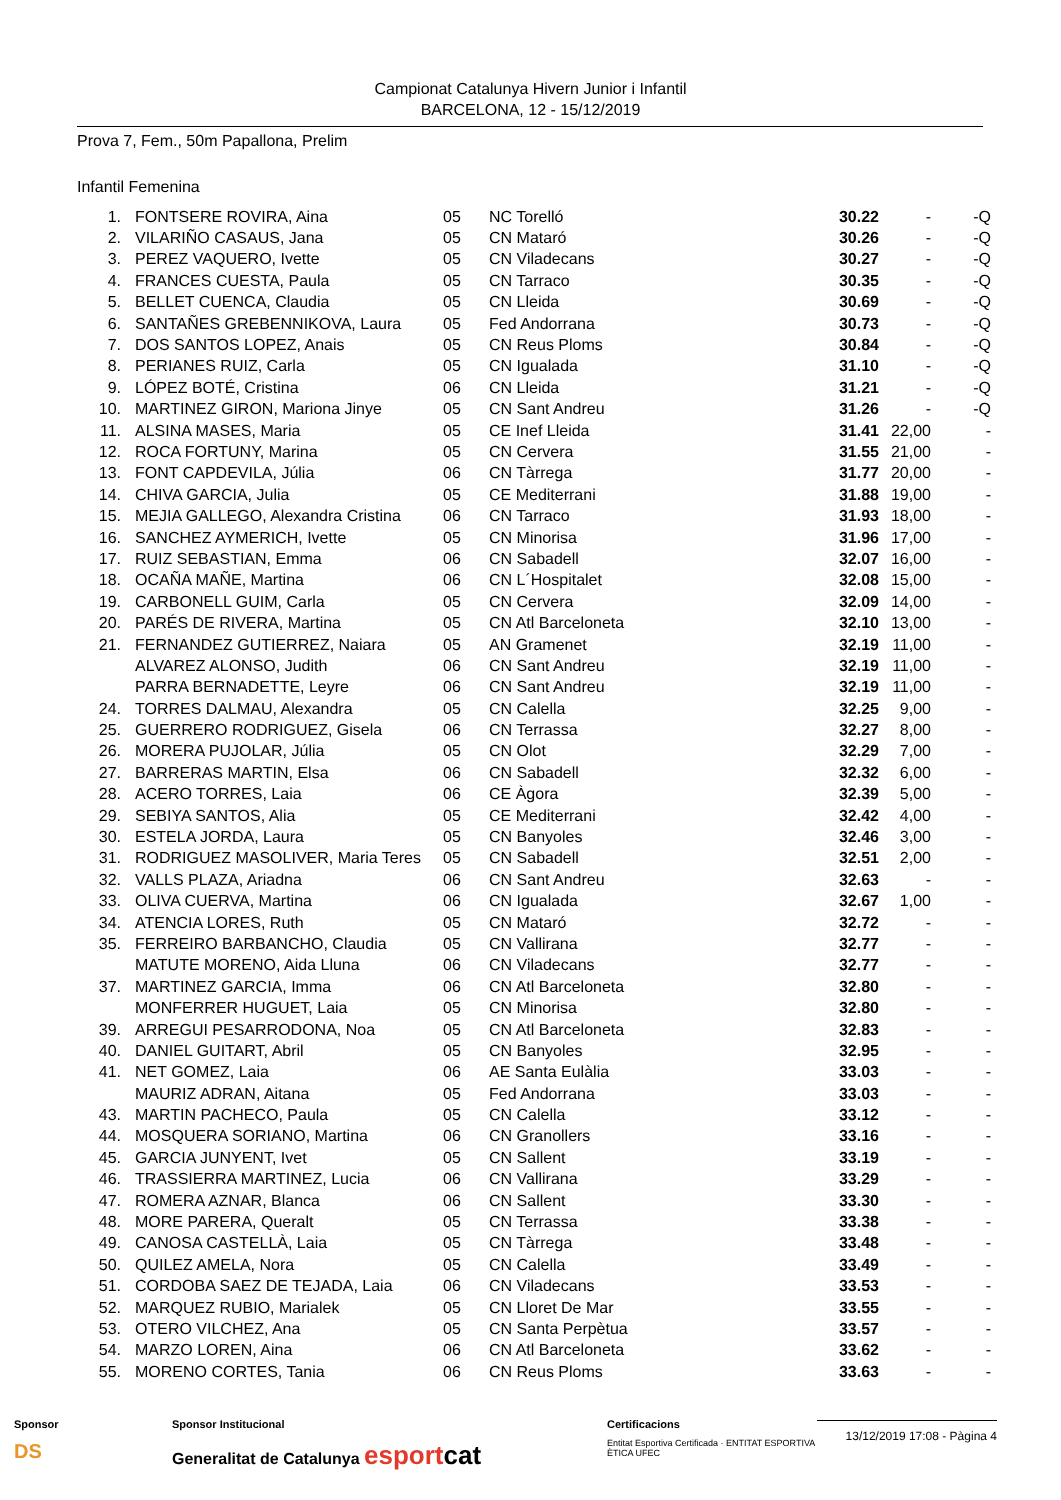Campionat Catalunya Hivern Junior i Infantil
BARCELONA, 12 - 15/12/2019
Prova 7, Fem., 50m Papallona, Prelim
Infantil Femenina
| 1. | FONTSERE ROVIRA, Aina | 05 | NC Torelló | 30.22 | - | -Q |
| 2. | VILARIÑO CASAUS, Jana | 05 | CN Mataró | 30.26 | - | -Q |
| 3. | PEREZ VAQUERO, Ivette | 05 | CN Viladecans | 30.27 | - | -Q |
| 4. | FRANCES CUESTA, Paula | 05 | CN Tarraco | 30.35 | - | -Q |
| 5. | BELLET CUENCA, Claudia | 05 | CN Lleida | 30.69 | - | -Q |
| 6. | SANTAÑES GREBENNIKOVA, Laura | 05 | Fed Andorrana | 30.73 | - | -Q |
| 7. | DOS SANTOS LOPEZ, Anais | 05 | CN Reus Ploms | 30.84 | - | -Q |
| 8. | PERIANES RUIZ, Carla | 05 | CN Igualada | 31.10 | - | -Q |
| 9. | LÓPEZ BOTÉ, Cristina | 06 | CN Lleida | 31.21 | - | -Q |
| 10. | MARTINEZ GIRON, Mariona Jinye | 05 | CN Sant Andreu | 31.26 | - | -Q |
| 11. | ALSINA MASES, Maria | 05 | CE Inef Lleida | 31.41 | 22,00 | - |
| 12. | ROCA FORTUNY, Marina | 05 | CN Cervera | 31.55 | 21,00 | - |
| 13. | FONT CAPDEVILA, Júlia | 06 | CN Tàrrega | 31.77 | 20,00 | - |
| 14. | CHIVA GARCIA, Julia | 05 | CE Mediterrani | 31.88 | 19,00 | - |
| 15. | MEJIA GALLEGO, Alexandra Cristina | 06 | CN Tarraco | 31.93 | 18,00 | - |
| 16. | SANCHEZ AYMERICH, Ivette | 05 | CN Minorisa | 31.96 | 17,00 | - |
| 17. | RUIZ SEBASTIAN, Emma | 06 | CN Sabadell | 32.07 | 16,00 | - |
| 18. | OCAÑA MAÑE, Martina | 06 | CN L´Hospitalet | 32.08 | 15,00 | - |
| 19. | CARBONELL GUIM, Carla | 05 | CN Cervera | 32.09 | 14,00 | - |
| 20. | PARÉS DE RIVERA, Martina | 05 | CN Atl Barceloneta | 32.10 | 13,00 | - |
| 21. | FERNANDEZ GUTIERREZ, Naiara | 05 | AN Gramenet | 32.19 | 11,00 | - |
| | ALVAREZ ALONSO, Judith | 06 | CN Sant Andreu | 32.19 | 11,00 | - |
| | PARRA BERNADETTE, Leyre | 06 | CN Sant Andreu | 32.19 | 11,00 | - |
| 24. | TORRES DALMAU, Alexandra | 05 | CN Calella | 32.25 | 9,00 | - |
| 25. | GUERRERO RODRIGUEZ, Gisela | 06 | CN Terrassa | 32.27 | 8,00 | - |
| 26. | MORERA PUJOLAR, Júlia | 05 | CN Olot | 32.29 | 7,00 | - |
| 27. | BARRERAS MARTIN, Elsa | 06 | CN Sabadell | 32.32 | 6,00 | - |
| 28. | ACERO TORRES, Laia | 06 | CE Àgora | 32.39 | 5,00 | - |
| 29. | SEBIYA SANTOS, Alia | 05 | CE Mediterrani | 32.42 | 4,00 | - |
| 30. | ESTELA JORDA, Laura | 05 | CN Banyoles | 32.46 | 3,00 | - |
| 31. | RODRIGUEZ MASOLIVER, Maria Teres | 05 | CN Sabadell | 32.51 | 2,00 | - |
| 32. | VALLS PLAZA, Ariadna | 06 | CN Sant Andreu | 32.63 | - | - |
| 33. | OLIVA CUERVA, Martina | 06 | CN Igualada | 32.67 | 1,00 | - |
| 34. | ATENCIA LORES, Ruth | 05 | CN Mataró | 32.72 | - | - |
| 35. | FERREIRO BARBANCHO, Claudia | 05 | CN Vallirana | 32.77 | - | - |
| | MATUTE MORENO, Aida Lluna | 06 | CN Viladecans | 32.77 | - | - |
| 37. | MARTINEZ GARCIA, Imma | 06 | CN Atl Barceloneta | 32.80 | - | - |
| | MONFERRER HUGUET, Laia | 05 | CN Minorisa | 32.80 | - | - |
| 39. | ARREGUI PESARRODONA, Noa | 05 | CN Atl Barceloneta | 32.83 | - | - |
| 40. | DANIEL GUITART, Abril | 05 | CN Banyoles | 32.95 | - | - |
| 41. | NET GOMEZ, Laia | 06 | AE Santa Eulàlia | 33.03 | - | - |
| | MAURIZ ADRAN, Aitana | 05 | Fed Andorrana | 33.03 | - | - |
| 43. | MARTIN PACHECO, Paula | 05 | CN Calella | 33.12 | - | - |
| 44. | MOSQUERA SORIANO, Martina | 06 | CN Granollers | 33.16 | - | - |
| 45. | GARCIA JUNYENT, Ivet | 05 | CN Sallent | 33.19 | - | - |
| 46. | TRASSIERRA MARTINEZ, Lucia | 06 | CN Vallirana | 33.29 | - | - |
| 47. | ROMERA AZNAR, Blanca | 06 | CN Sallent | 33.30 | - | - |
| 48. | MORE PARERA, Queralt | 05 | CN Terrassa | 33.38 | - | - |
| 49. | CANOSA CASTELLÀ, Laia | 05 | CN Tàrrega | 33.48 | - | - |
| 50. | QUILEZ AMELA, Nora | 05 | CN Calella | 33.49 | - | - |
| 51. | CORDOBA SAEZ DE TEJADA, Laia | 06 | CN Viladecans | 33.53 | - | - |
| 52. | MARQUEZ RUBIO, Marialek | 05 | CN Lloret De Mar | 33.55 | - | - |
| 53. | OTERO VILCHEZ, Ana | 05 | CN Santa Perpètua | 33.57 | - | - |
| 54. | MARZO LOREN, Aina | 06 | CN Atl Barceloneta | 33.62 | - | - |
| 55. | MORENO CORTES, Tania | 06 | CN Reus Ploms | 33.63 | - | - |
Sponsor
DS
Sponsor Institucional
Generalitat de Catalunya esport cat
Certificacions
Entitat Esportiva Certificada · ENTITAT ESPORTIVA ÈTICA UFEC
13/12/2019 17:08 - Pàgina 4